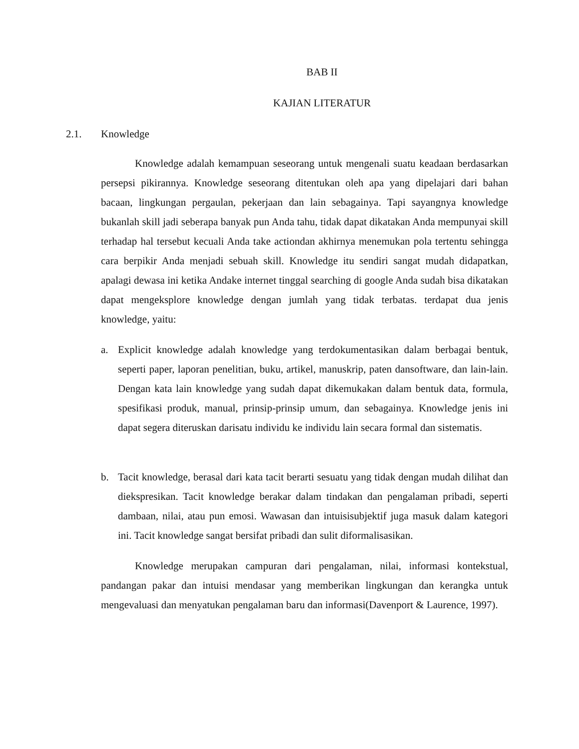BAB II
KAJIAN LITERATUR
2.1. Knowledge
Knowledge adalah kemampuan seseorang untuk mengenali suatu keadaan berdasarkan persepsi pikirannya. Knowledge seseorang ditentukan oleh apa yang dipelajari dari bahan bacaan, lingkungan pergaulan, pekerjaan dan lain sebagainya. Tapi sayangnya knowledge bukanlah skill jadi seberapa banyak pun Anda tahu, tidak dapat dikatakan Anda mempunyai skill terhadap hal tersebut kecuali Anda take actiondan akhirnya menemukan pola tertentu sehingga cara berpikir Anda menjadi sebuah skill. Knowledge itu sendiri sangat mudah didapatkan, apalagi dewasa ini ketika Andake internet tinggal searching di google Anda sudah bisa dikatakan dapat mengeksplore knowledge dengan jumlah yang tidak terbatas. terdapat dua jenis knowledge, yaitu:
a. Explicit knowledge adalah knowledge yang terdokumentasikan dalam berbagai bentuk, seperti paper, laporan penelitian, buku, artikel, manuskrip, paten dansoftware, dan lain-lain. Dengan kata lain knowledge yang sudah dapat dikemukakan dalam bentuk data, formula, spesifikasi produk, manual, prinsip-prinsip umum, dan sebagainya. Knowledge jenis ini dapat segera diteruskan darisatu individu ke individu lain secara formal dan sistematis.
b. Tacit knowledge, berasal dari kata tacit berarti sesuatu yang tidak dengan mudah dilihat dan diekspresikan. Tacit knowledge berakar dalam tindakan dan pengalaman pribadi, seperti dambaan, nilai, atau pun emosi. Wawasan dan intuisisubjektif juga masuk dalam kategori ini. Tacit knowledge sangat bersifat pribadi dan sulit diformalisasikan.
Knowledge merupakan campuran dari pengalaman, nilai, informasi kontekstual, pandangan pakar dan intuisi mendasar yang memberikan lingkungan dan kerangka untuk mengevaluasi dan menyatukan pengalaman baru dan informasi(Davenport & Laurence, 1997).